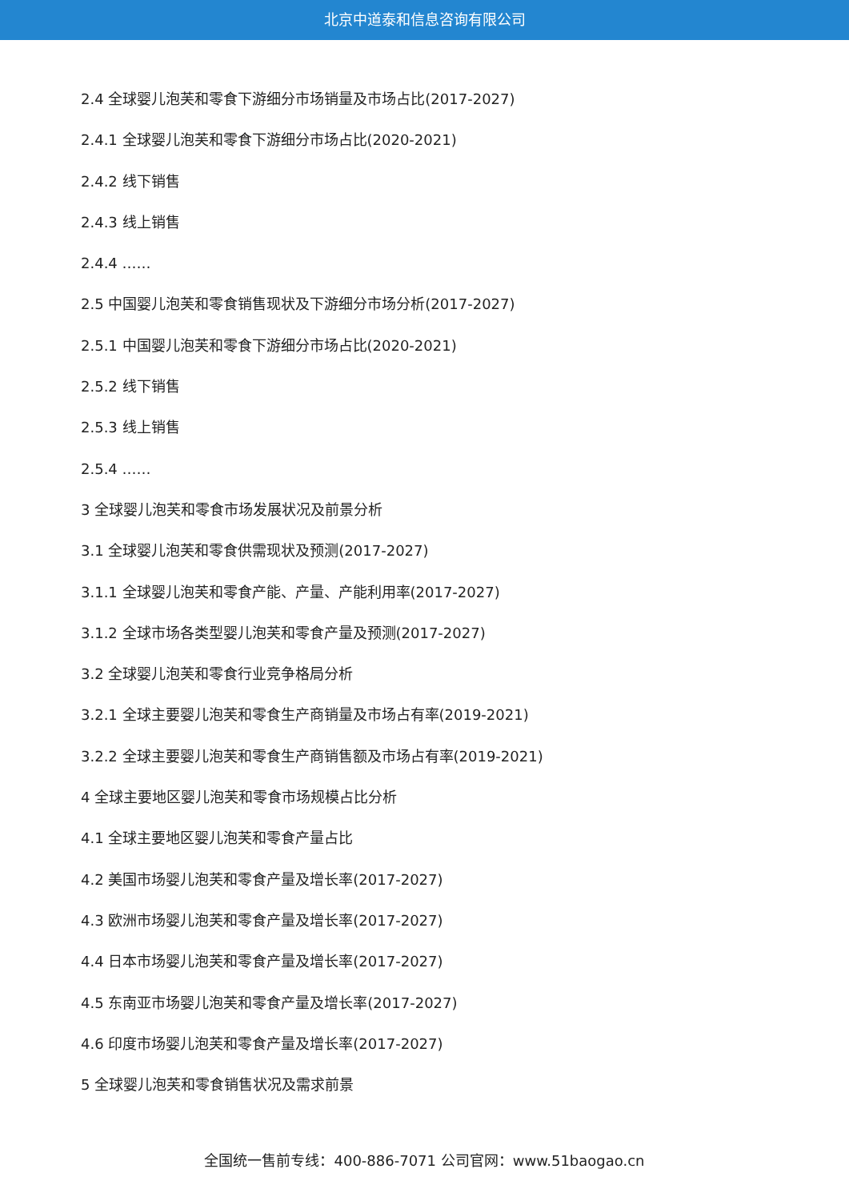北京中道泰和信息咨询有限公司
2.4 全球婴儿泡芙和零食下游细分市场销量及市场占比(2017-2027)
2.4.1 全球婴儿泡芙和零食下游细分市场占比(2020-2021)
2.4.2 线下销售
2.4.3 线上销售
2.4.4 ……
2.5 中国婴儿泡芙和零食销售现状及下游细分市场分析(2017-2027)
2.5.1 中国婴儿泡芙和零食下游细分市场占比(2020-2021)
2.5.2 线下销售
2.5.3 线上销售
2.5.4 ……
3 全球婴儿泡芙和零食市场发展状况及前景分析
3.1 全球婴儿泡芙和零食供需现状及预测(2017-2027)
3.1.1 全球婴儿泡芙和零食产能、产量、产能利用率(2017-2027)
3.1.2 全球市场各类型婴儿泡芙和零食产量及预测(2017-2027)
3.2 全球婴儿泡芙和零食行业竞争格局分析
3.2.1 全球主要婴儿泡芙和零食生产商销量及市场占有率(2019-2021)
3.2.2 全球主要婴儿泡芙和零食生产商销售额及市场占有率(2019-2021)
4 全球主要地区婴儿泡芙和零食市场规模占比分析
4.1 全球主要地区婴儿泡芙和零食产量占比
4.2 美国市场婴儿泡芙和零食产量及增长率(2017-2027)
4.3 欧洲市场婴儿泡芙和零食产量及增长率(2017-2027)
4.4 日本市场婴儿泡芙和零食产量及增长率(2017-2027)
4.5 东南亚市场婴儿泡芙和零食产量及增长率(2017-2027)
4.6 印度市场婴儿泡芙和零食产量及增长率(2017-2027)
5 全球婴儿泡芙和零食销售状况及需求前景
全国统一售前专线：400-886-7071 公司官网：www.51baogao.cn